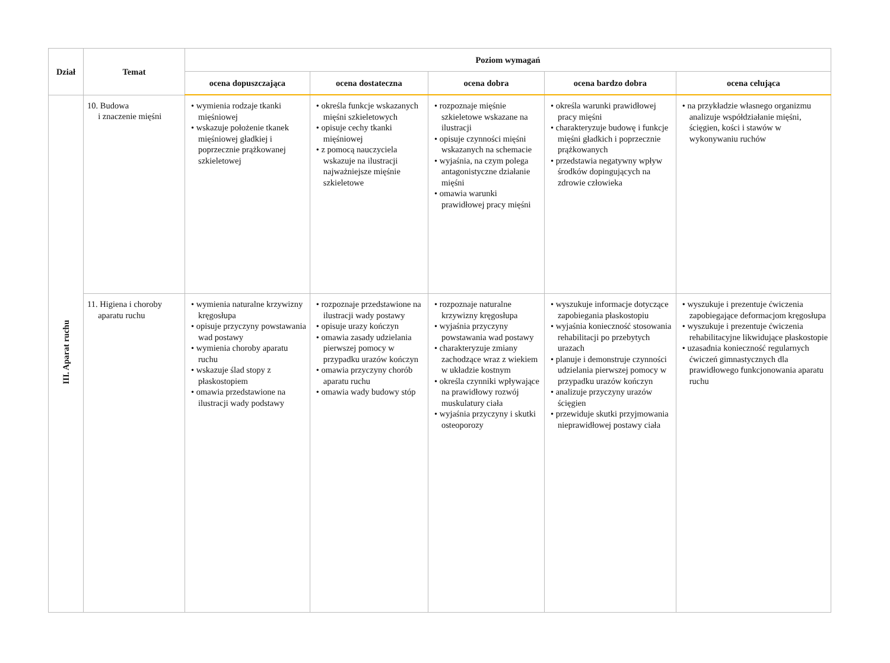| Dział | Temat | Poziom wymagań | | | | |
| --- | --- | --- | --- | --- | --- | --- |
| | | ocena dopuszczająca | ocena dostateczna | ocena dobra | ocena bardzo dobra | ocena celująca |
| III. Aparat ruchu | 10. Budowa i znaczenie mięśni | • wymienia rodzaje tkanki mięśniowej • wskazuje położenie tkanek mięśniowej gładkiej i poprzecznie prążkowanej szkieletowej | • określa funkcje wskazanych mięśni szkieletowych • opisuje cechy tkanki mięśniowej • z pomocą nauczyciela wskazuje na ilustracji najważniejsze mięśnie szkieletowe | • rozpoznaje mięśnie szkieletowe wskazane na ilustracji • opisuje czynności mięśni wskazanych na schemacie • wyjaśnia, na czym polega antagonistyczne działanie mięśni • omawia warunki prawidłowej pracy mięśni | • określa warunki prawidłowej pracy mięśni • charakteryzuje budowę i funkcje mięśni gładkich i poprzecznie prążkowanych • przedstawia negatywny wpływ środków dopingujących na zdrowie człowieka | • na przykładzie własnego organizmu analizuje współdziałanie mięśni, ścięgien, kości i stawów w wykonywaniu ruchów |
| | 11. Higiena i choroby aparatu ruchu | • wymienia naturalne krzywizny kręgosłupa • opisuje przyczyny powstawania wad postawy • wymienia choroby aparatu ruchu • wskazuje ślad stopy z płaskostopiem • omawia przedstawione na ilustracji wady podstawy | • rozpoznaje przedstawione na ilustracji wady postawy • opisuje urazy kończyn • omawia zasady udzielania pierwszej pomocy w przypadku urazów kończyn • omawia przyczyny chorób aparatu ruchu • omawia wady budowy stóp | • rozpoznaje naturalne krzywizny kręgosłupa • wyjaśnia przyczyny powstawania wad postawy • charakteryzuje zmiany zachodzące wraz z wiekiem w układzie kostnym • określa czynniki wpływające na prawidłowy rozwój muskulatury ciała • wyjaśnia przyczyny i skutki osteoporozy | • wyszukuje informacje dotyczące zapobiegania płaskostopiu • wyjaśnia konieczność stosowania rehabilitacji po przebytych urazach • planuje i demonstruje czynności udzielania pierwszej pomocy w przypadku urazów kończyn • analizuje przyczyny urazów ścięgien • przewiduje skutki przyjmowania nieprawidłowej postawy ciała | • wyszukuje i prezentuje ćwiczenia zapobiegające deformacjom kręgosłupa • wyszukuje i prezentuje ćwiczenia rehabilitacyjne likwidujące płaskostopie • uzasadnia konieczność regularnych ćwiczeń gimnastycznych dla prawidłowego funkcjonowania aparatu ruchu |